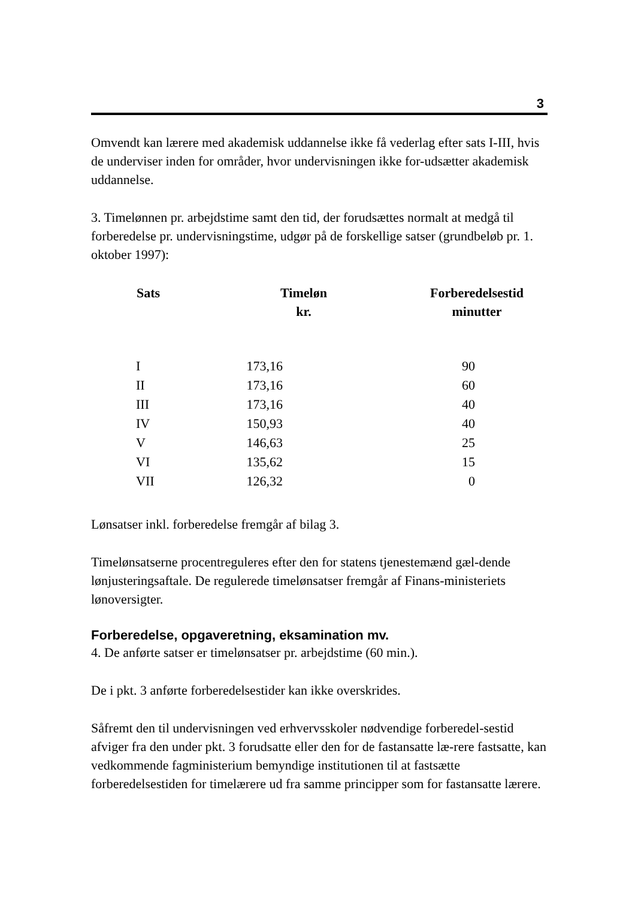3
Omvendt kan lærere med akademisk uddannelse ikke få vederlag efter sats I-III, hvis de underviser inden for områder, hvor undervisningen ikke for-udsætter akademisk uddannelse.
3. Timelønnen pr. arbejdstime samt den tid, der forudsættes normalt at medgå til forberedelse pr. undervisningstime, udgør på de forskellige satser (grundbeløb pr. 1. oktober 1997):
| Sats | Timeløn kr. | Forberedelsestid minutter |
| --- | --- | --- |
| I | 173,16 | 90 |
| II | 173,16 | 60 |
| III | 173,16 | 40 |
| IV | 150,93 | 40 |
| V | 146,63 | 25 |
| VI | 135,62 | 15 |
| VII | 126,32 | 0 |
Lønsatser inkl. forberedelse fremgår af bilag 3.
Timelønsatserne procentreguleres efter den for statens tjenestemænd gæl-dende lønjusteringsaftale. De regulerede timelønsatser fremgår af Finans-ministeriets lønoversigter.
Forberedelse, opgaveretning, eksamination mv.
4. De anførte satser er timelønsatser pr. arbejdstime (60 min.).
De i pkt. 3 anførte forberedelsestider kan ikke overskrides.
Såfremt den til undervisningen ved erhvervsskoler nødvendige forberedel-sestid afviger fra den under pkt. 3 forudsatte eller den for de fastansatte læ-rere fastsatte, kan vedkommende fagministerium bemyndige institutionen til at fastsætte forberedelsestiden for timelærere ud fra samme principper som for fastansatte lærere.